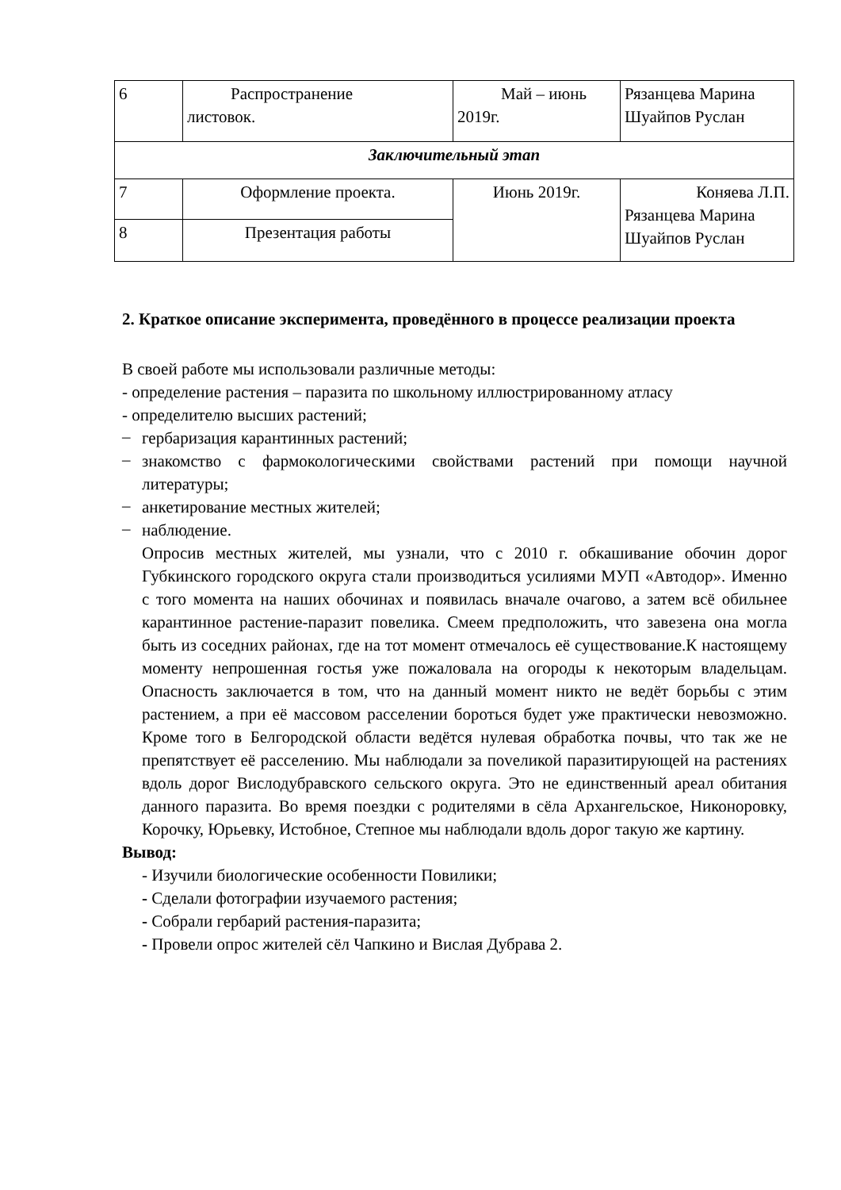| 6 | Распространение листовок. | Май – июнь 2019г. | Рязанцева Марина Шуайпов Руслан |
| Заключительный этап | | | |
| 7 | Оформление проекта. | Июнь 2019г. | Коняева Л.П. Рязанцева Марина Шуайпов Руслан |
| 8 | Презентация работы | | |
2. Краткое описание эксперимента, проведённого в процессе реализации проекта
В своей работе мы использовали различные методы:
- определение растения – паразита по школьному иллюстрированному атласу
- определителю высших растений;
–
гербаризация карантинных растений;
–
знакомство с фармокологическими свойствами растений при помощи научной литературы;
–
анкетирование местных жителей;
–
наблюдение.
Опросив местных жителей, мы узнали, что с 2010 г. обкашивание обочин дорог Губкинского городского округа стали производиться усилиями МУП «Автодор». Именно с того момента на наших обочинах и появилась вначале очагово, а затем всё обильнее карантинное растение-паразит повелика. Смеем предположить, что завезена она могла быть из соседних районах, где на тот момент отмечалось её существование.К настоящему моменту непрошенная гостья уже пожаловала на огороды к некоторым владельцам. Опасность заключается в том, что на данный момент никто не ведёт борьбы с этим растением, а при её массовом расселении бороться будет уже практически невозможно. Кроме того в Белгородской области ведётся нулевая обработка почвы, что так же не препятствует её расселению. Мы наблюдали за поveликой паразитирующей на растениях вдоль дорог Вислодубравского сельского округа. Это не единственный ареал обитания данного паразита. Во время поездки с родителями в сёла Архангельское, Никоноровку, Корочку, Юрьевку, Истобное, Степное мы наблюдали вдоль дорог такую же картину.
Вывод:
- Изучили биологические особенности Повилики;
- Сделали фотографии изучаемого растения;
- Собрали гербарий растения-паразита;
- Провели опрос жителей сёл Чапкино и Вислая Дубрава 2.